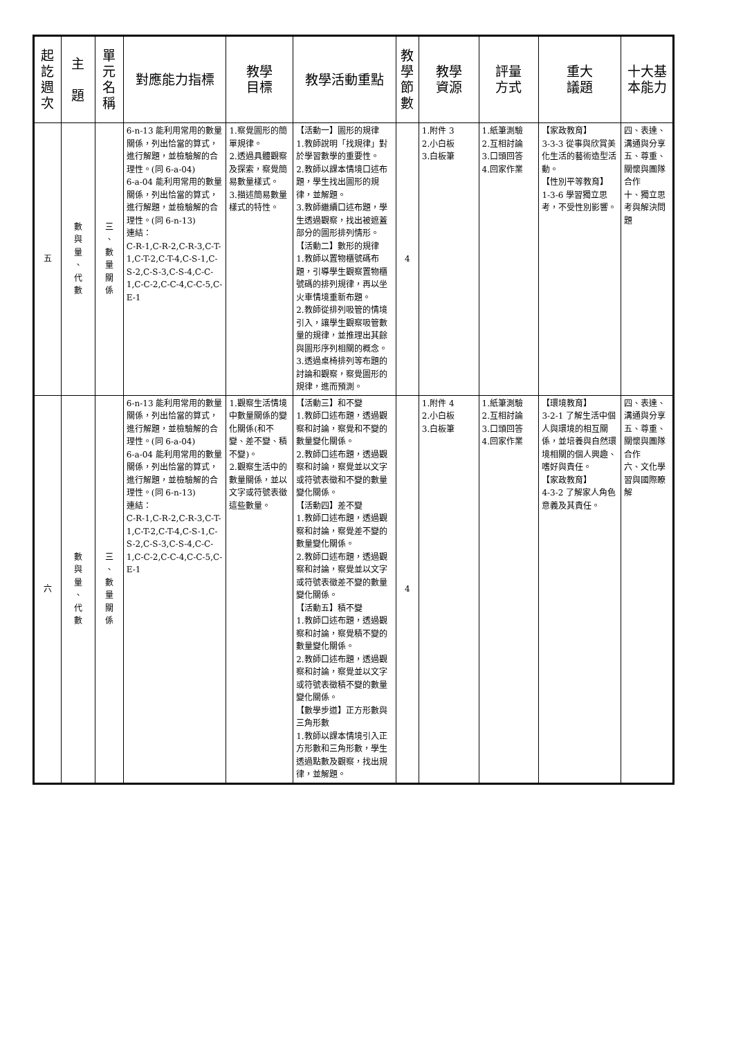| 起 訖 週 次 | 主 題 | 單 元 名 稱 | 對應能力指標 | 教學 目標 | 教學活動重點 | 教 學 節 數 | 教學 資源 | 評量 方式 | 重大 議題 | 十大基 本能力 |
| --- | --- | --- | --- | --- | --- | --- | --- | --- | --- | --- |
| 五 | 數 與 量 、 代 數 | 三 、 數 量 關 係 | 6-n-13 能利用常用的數量關係，列出恰當的算式，進行解題，並檢驗解的合理性。(同 6-a-04) 6-a-04 能利用常用的數量關係，列出恰當的算式，進行解題，並檢驗解的合理性。(同 6-n-13) 連結： C-R-1,C-R-2,C-R-3,C-T-1,C-T-2,C-T-4,C-S-1,C-S-2,C-S-3,C-S-4,C-C-1,C-C-2,C-C-4,C-C-5,C-E-1 | 1.察覺圖形的簡單規律。 2.透過具體觀察及探索，察覺簡易數量樣式。 3.描述簡易數量樣式的特性。 | 【活動一】圖形的規律 1.教師說明「找規律」對於學習數學的重要性。 2.教師以課本情境口述布題，學生找出圖形的規律，並解題。 3.教師繼續口述布題，學生透過觀察，找出被遮蓋部分的圖形排列情形。 【活動二】數形的規律 1.教師以置物櫃號碼布題，引導學生觀察置物櫃號碼的排列規律，再以坐火車情境重新布題。 2.教師從排列吸管的情境引入，讓學生觀察吸管數量的規律，並推理出其餘與圖形序列相關的概念。 3.透過桌椅排列等布題的討論和觀察，察覺圖形的規律，進而預測。 | 4 | 1.附件 3 2.小白板 3.白板筆 | 1.紙筆測驗 2.互相討論 3.口頭回答 4.回家作業 | 【家政教育】 3-3-3 從事與欣賞美化生活的藝術造型活動。 【性別平等教育】 1-3-6 學習獨立思考，不受性別影響。 | 四、表達、溝通與分享 五、尊重、關懷與團隊合作 十、獨立思考與解決問題 |
| 六 | 數 與 量 、 代 數 | 三 、 數 量 關 係 | 6-n-13 能利用常用的數量關係，列出恰當的算式，進行解題，並檢驗解的合理性。(同 6-a-04) 6-a-04 能利用常用的數量關係，列出恰當的算式，進行解題，並檢驗解的合理性。(同 6-n-13) 連結： C-R-1,C-R-2,C-R-3,C-T-1,C-T-2,C-T-4,C-S-1,C-S-2,C-S-3,C-S-4,C-C-1,C-C-2,C-C-4,C-C-5,C-E-1 | 1.觀察生活情境中數量關係的變化關係(和不變、差不變、積不變)。 2.觀察生活中的數量關係，並以文字或符號表徵這些數量。 | 【活動三】和不變 1.教師口述布題，透過觀察和討論，察覺和不變的數量變化關係。 2.教師口述布題，透過觀察和討論，察覺並以文字或符號表徵和不變的數量變化關係。 【活動四】差不變 1.教師口述布題，透過觀察和討論，察覺差不變的數量變化關係。 2.教師口述布題，透過觀察和討論，察覺並以文字或符號表徵差不變的數量變化關係。 【活動五】積不變 1.教師口述布題，透過觀察和討論，察覺積不變的數量變化關係。 2.教師口述布題，透過觀察和討論，察覺並以文字或符號表徵積不變的數量變化關係。 【數學步道】正方形數與三角形數 1.教師以課本情境引入正方形數和三角形數，學生透過點數及觀察，找出規律，並解題。 | 4 | 1.附件 4 2.小白板 3.白板筆 | 1.紙筆測驗 2.互相討論 3.口頭回答 4.回家作業 | 【環境教育】 3-2-1 了解生活中個人與環境的相互關係，並培養與自然環境相關的個人興趣、嗜好與責任。 【家政教育】 4-3-2 了解家人角色意義及其責任。 | 四、表達、溝通與分享 五、尊重、關懷與團隊合作 六、文化學習與國際瞭解 |